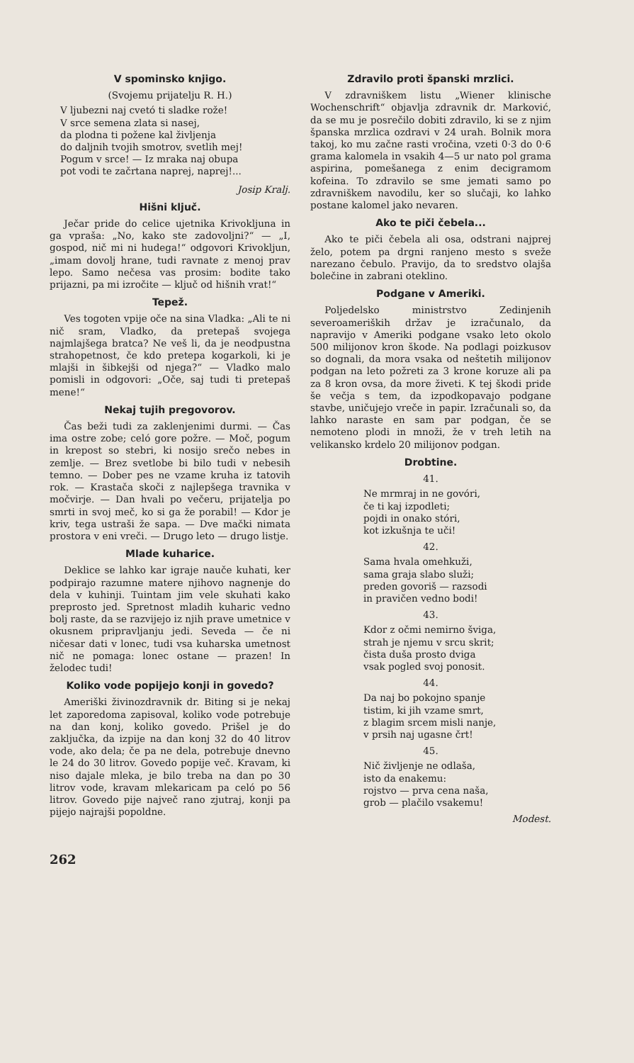V spominsko knjigo.
(Svojemu prijatelju R. H.)
V ljubezni naj cvetó ti sladke rože!
V srce semena zlata si nasej,
da plodna ti požene kal življenja
do daljnih tvojih smotrov, svetlih mej!
Pogum v srce! — Iz mraka naj obupa
pot vodi te začrtana naprej, naprej!...
Josip Kralj.
Hišni ključ.
Ječar pride do celice ujetnika Krivokljuna in ga vpraša: „No, kako ste zadovoljni?“ — „I, gospod, nič mi ni hudega!“ odgovori Krivokljun, „imam dovolj hrane, tudi ravnate z menoj prav lepo. Samo nečesa vas prosim: bodite tako prijazni, pa mi izročite — ključ od hišnih vrat!“
Tepež.
Ves togoten vpije oče na sina Vladka: „Ali te ni nič sram, Vladko, da pretepaš svojega najmlajšega bratca? Ne veš li, da je neodpustna strahopetnost, če kdo pretepa kogarkoli, ki je mlajši in šibkejši od njega?“ — Vladko malo pomisli in odgovori: „Oče, saj tudi ti pretepaš mene!“
Nekaj tujih pregovorov.
Čas beži tudi za zaklenjenimi durmi. — Čas ima ostre zobe; celó gore požre. — Moč, pogum in krepost so stebri, ki nosijo srečo nebes in zemlje. — Brez svetlobe bi bilo tudi v nebesih temno. — Dober pes ne vzame kruha iz tatovih rok. — Krastača skoči z najlepšega travnika v močvirje. — Dan hvali po večeru, prijatelja po smrti in svoj meč, ko si ga že porabil! — Kdor je kriv, tega ustraši že sapa. — Dve mački nimata prostora v eni vreči. — Drugo leto — drugo listje.
Mlade kuharice.
Deklice se lahko kar igraje nauče kuhati, ker podpirajo razumne matere njihovo nagnenje do dela v kuhinji. Tuintam jim vele skuhati kako preprosto jed. Spretnost mladih kuharic vedno bolj raste, da se razvijejo iz njih prave umetnice v okusnem pripravljanju jedi. Seveda — če ni ničesar dati v lonec, tudi vsa kuharska umetnost nič ne pomaga: lonec ostane — prazen! In želodec tudi!
Koliko vode popijejo konji in govedo?
Ameriški živinozdravnik dr. Biting si je nekaj let zaporedoma zapisoval, koliko vode potrebuje na dan konj, koliko govedo. Prišel je do zaključka, da izpije na dan konj 32 do 40 litrov vode, ako dela; če pa ne dela, potrebuje dnevno le 24 do 30 litrov. Govedo popije več. Kravam, ki niso dajale mleka, je bilo treba na dan po 30 litrov vode, kravam mlekaricam pa celó po 56 litrov. Govedo pije največ rano zjutraj, konji pa pijejo najrajši popoldne.
Zdravilo proti španski mrzlici.
V zdravniškem listu „Wiener klinische Wochenschrift“ objavlja zdravnik dr. Marković, da se mu je posrečilo dobiti zdravilo, ki se z njim španska mrzlica ozdravi v 24 urah. Bolnik mora takoj, ko mu začne rasti vročina, vzeti 0·3 do 0·6 grama kalomela in vsakih 4—5 ur nato pol grama aspirina, pomešanega z enim decigramom kofeina. To zdravilo se sme jemati samo po zdravniškem navodilu, ker so slučaji, ko lahko postane kalomel jako nevaren.
Ako te piči čebela...
Ako te piči čebela ali osa, odstrani najprej želo, potem pa drgni ranjeno mesto s sveže narezano čebulo. Pravijo, da to sredstvo olajša bolečine in zabrani oteklino.
Podgane v Ameriki.
Poljedelsko ministrstvo Zedinjenih severoameriških držav je izračunalo, da napravijo v Ameriki podgane vsako leto okolo 500 milijonov kron škode. Na podlagi poizkusov so dognali, da mora vsaka od neštetih milijonov podgan na leto požreti za 3 krone koruze ali pa za 8 kron ovsa, da more živeti. K tej škodi pride še večja s tem, da izpodkopavajo podgane stavbe, uničujejo vreče in papir. Izračunali so, da lahko naraste en sam par podgan, če se nemoteno plodi in množi, že v treh letih na velikansko krdelo 20 milijonov podgan.
Drobtine.
41.
Ne mrmraj in ne govóri,
če ti kaj izpodleti;
pojdi in onako stóri,
kot izkušnja te uči!
42.
Sama hvala omehkuži,
sama graja slabo služi;
preden govoriš — razsodi
in pravičen vedno bodi!
43.
Kdor z očmi nemirno šviga,
strah je njemu v srcu skrit;
čista duša prosto dviga
vsak pogled svoj ponosit.
44.
Da naj bo pokojno spanje
tistim, ki jih vzame smrt,
z blagim srcem misli nanje,
v prsih naj ugasne črt!
45.
Nič življenje ne odlaša,
isto da enakemu:
rojstvo — prva cena naša,
grob — plačilo vsakemu!
Modest.
262